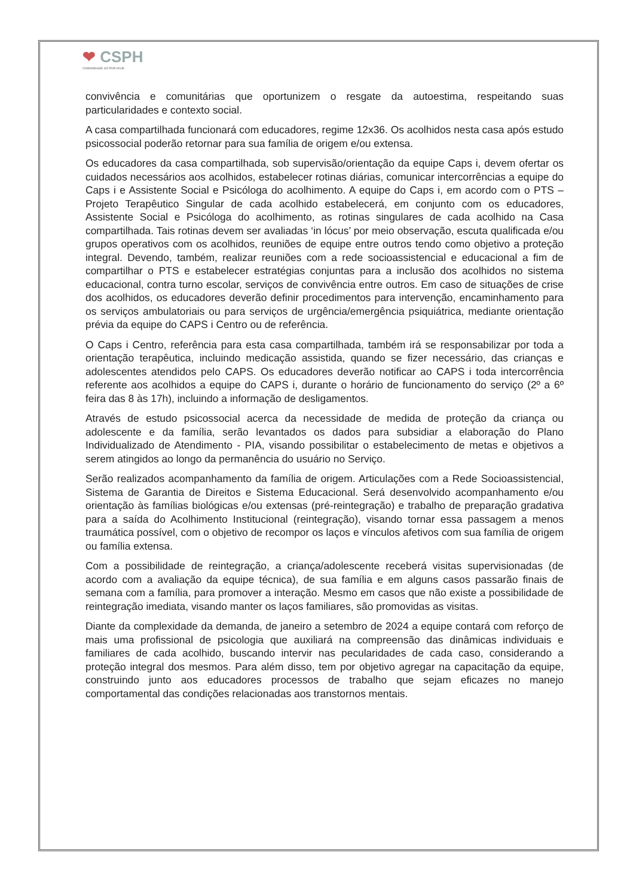❤ CSPH
COMUNIDADE SÓ POR HOJE
convivência e comunitárias que oportunizem o resgate da autoestima, respeitando suas particularidades e contexto social.
A casa compartilhada funcionará com educadores, regime 12x36. Os acolhidos nesta casa após estudo psicossocial poderão retornar para sua família de origem e/ou extensa.
Os educadores da casa compartilhada, sob supervisão/orientação da equipe Caps i, devem ofertar os cuidados necessários aos acolhidos, estabelecer rotinas diárias, comunicar intercorrências a equipe do Caps i e Assistente Social e Psicóloga do acolhimento. A equipe do Caps i, em acordo com o PTS – Projeto Terapêutico Singular de cada acolhido estabelecerá, em conjunto com os educadores, Assistente Social e Psicóloga do acolhimento, as rotinas singulares de cada acolhido na Casa compartilhada. Tais rotinas devem ser avaliadas ‘in lócus’ por meio observação, escuta qualificada e/ou grupos operativos com os acolhidos, reuniões de equipe entre outros tendo como objetivo a proteção integral. Devendo, também, realizar reuniões com a rede socioassistencial e educacional a fim de compartilhar o PTS e estabelecer estratégias conjuntas para a inclusão dos acolhidos no sistema educacional, contra turno escolar, serviços de convivência entre outros. Em caso de situações de crise dos acolhidos, os educadores deverão definir procedimentos para intervenção, encaminhamento para os serviços ambulatoriais ou para serviços de urgência/emergência psiquiátrica, mediante orientação prévia da equipe do CAPS i Centro ou de referência.
O Caps i Centro, referência para esta casa compartilhada, também irá se responsabilizar por toda a orientação terapêutica, incluindo medicação assistida, quando se fizer necessário, das crianças e adolescentes atendidos pelo CAPS. Os educadores deverão notificar ao CAPS i toda intercorrência referente aos acolhidos a equipe do CAPS i, durante o horário de funcionamento do serviço (2º a 6º feira das 8 às 17h), incluindo a informação de desligamentos.
Através de estudo psicossocial acerca da necessidade de medida de proteção da criança ou adolescente e da família, serão levantados os dados para subsidiar a elaboração do Plano Individualizado de Atendimento - PIA, visando possibilitar o estabelecimento de metas e objetivos a serem atingidos ao longo da permanência do usuário no Serviço.
Serão realizados acompanhamento da família de origem. Articulações com a Rede Socioassistencial, Sistema de Garantia de Direitos e Sistema Educacional. Será desenvolvido acompanhamento e/ou orientação às famílias biológicas e/ou extensas (pré-reintegração) e trabalho de preparação gradativa para a saída do Acolhimento Institucional (reintegração), visando tornar essa passagem a menos traumática possível, com o objetivo de recompor os laços e vínculos afetivos com sua família de origem ou família extensa.
Com a possibilidade de reintegração, a criança/adolescente receberá visitas supervisionadas (de acordo com a avaliação da equipe técnica), de sua família e em alguns casos passarão finais de semana com a família, para promover a interação. Mesmo em casos que não existe a possibilidade de reintegração imediata, visando manter os laços familiares, são promovidas as visitas.
Diante da complexidade da demanda, de janeiro a setembro de 2024 a equipe contará com reforço de mais uma profissional de psicologia que auxiliará na compreensão das dinâmicas individuais e familiares de cada acolhido, buscando intervir nas pecularidades de cada caso, considerando a proteção integral dos mesmos. Para além disso, tem por objetivo agregar na capacitação da equipe, construindo junto aos educadores processos de trabalho que sejam eficazes no manejo comportamental das condições relacionadas aos transtornos mentais.